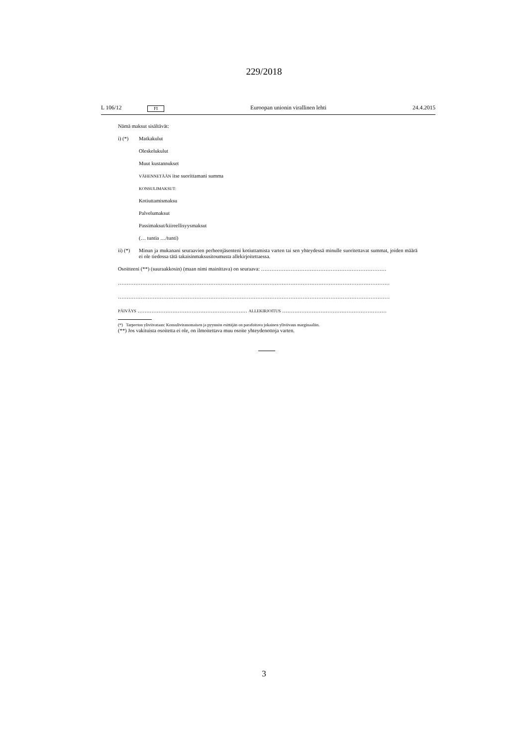229/2018
L 106/12 FI Euroopan unionin virallinen lehti 24.4.2015
Nämä maksut sisältävät:
i) (*) Matkakulut
Oleskelukulut
Muut kustannukset
VÄHENNETÄÄN itse suorittamani summa
KONSULIMAKSUT:
Kotiuttamismaksu
Palvelumaksut
Passimaksut/kiireellisyysmaksut
(… tuntia …/tunti)
ii) (*) Minun ja mukanani seuraavien perheenjäsenteni kotiuttamista varten tai sen yhteydessä minulle suoritettavat summat, joiden määrä ei ole tiedossa tätä takaisinmaksusitoumusta allekirjoitettaessa.
Osoitteeni (**) (suuraakkosin) (maan nimi mainittava) on seuraava: ………………………………………………………………
…………………………………………………………………………………………………………………………………………
…………………………………………………………………………………………………………………………………………
PÄIVÄYS ……………………………………………………… ALLEKIRJOITUS ……………………………………………………
(*) Tarpeeton yliviivataan: Konsuliviranomaisen ja pyynnön esittäjän on parafoitava jokainen yliviivaus marginaaliin.
(**) Jos vakituista osoitetta ei ole, on ilmoitettava muu osoite yhteydenottoja varten.
3